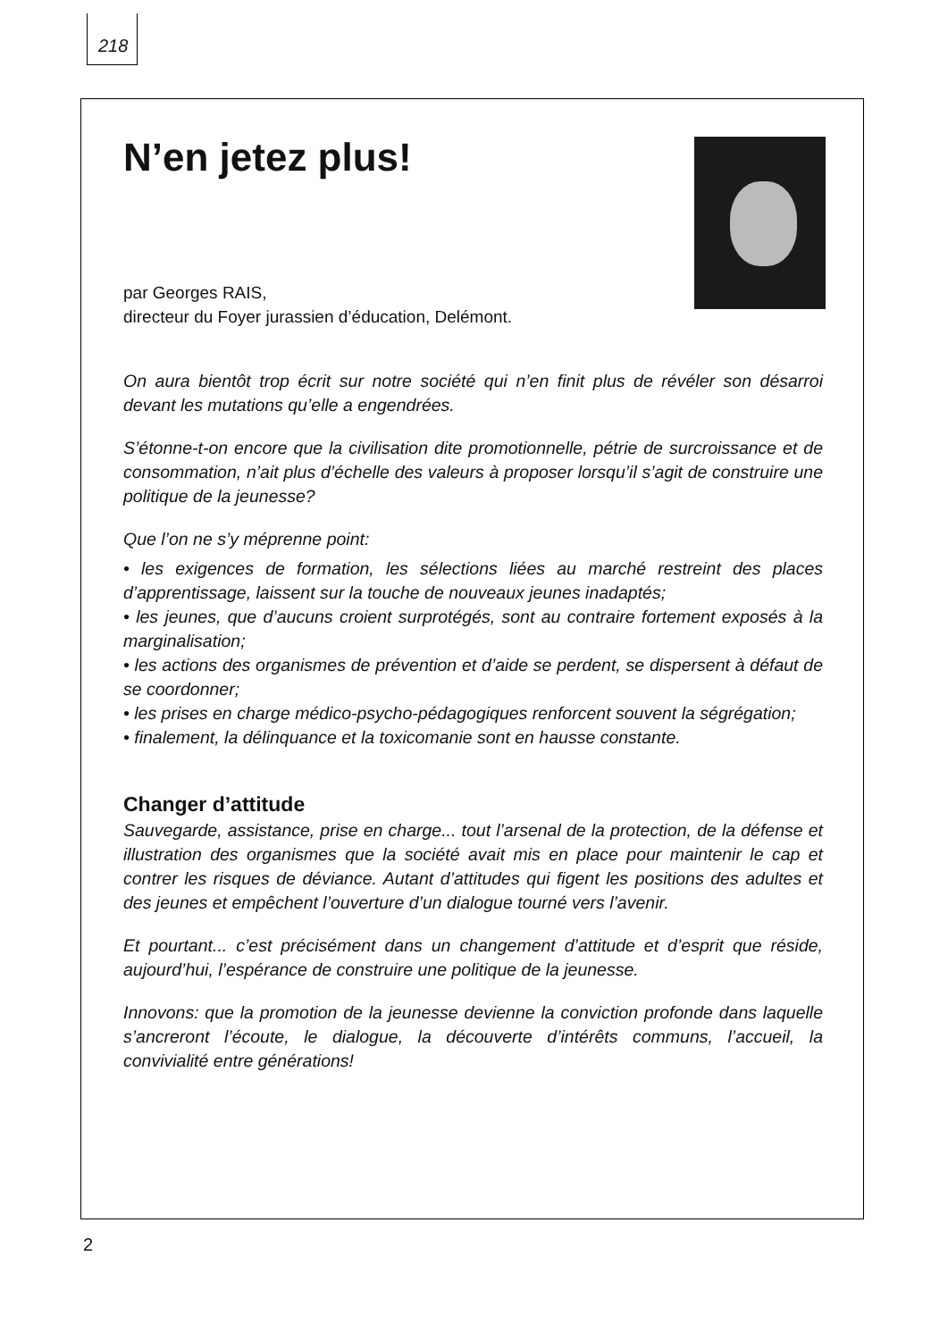218
N’en jetez plus!
par Georges RAIS,
directeur du Foyer jurassien d’éducation, Delémont.
On aura bientôt trop écrit sur notre société qui n’en finit plus de révéler son désarroi devant les mutations qu’elle a engendrées.
S’étonne-t-on encore que la civilisation dite promotionnelle, pétrie de surcroissance et de consommation, n’ait plus d’échelle des valeurs à proposer lorsqu’il s’agit de construire une politique de la jeunesse?
Que l’on ne s’y méprenne point:
• les exigences de formation, les sélections liées au marché restreint des places d’apprentissage, laissent sur la touche de nouveaux jeunes inadaptés;
• les jeunes, que d’aucuns croient surprotégés, sont au contraire fortement exposés à la marginalisation;
• les actions des organismes de prévention et d’aide se perdent, se dispersent à défaut de se coordonner;
• les prises en charge médico-psycho-pédagogiques renforcent souvent la ségrégation;
• finalement, la délinquance et la toxicomanie sont en hausse constante.
Changer d’attitude
Sauvegarde, assistance, prise en charge... tout l’arsenal de la protection, de la défense et illustration des organismes que la société avait mis en place pour maintenir le cap et contrer les risques de déviance. Autant d’attitudes qui figent les positions des adultes et des jeunes et empêchent l’ouverture d’un dialogue tourné vers l’avenir.
Et pourtant... c’est précisément dans un changement d’attitude et d’esprit que réside, aujourd’hui, l’espérance de construire une politique de la jeunesse.
Innovons: que la promotion de la jeunesse devienne la conviction profonde dans laquelle s’ancreront l’écoute, le dialogue, la découverte d’intérêts communs, l’accueil, la convivialité entre générations!
2